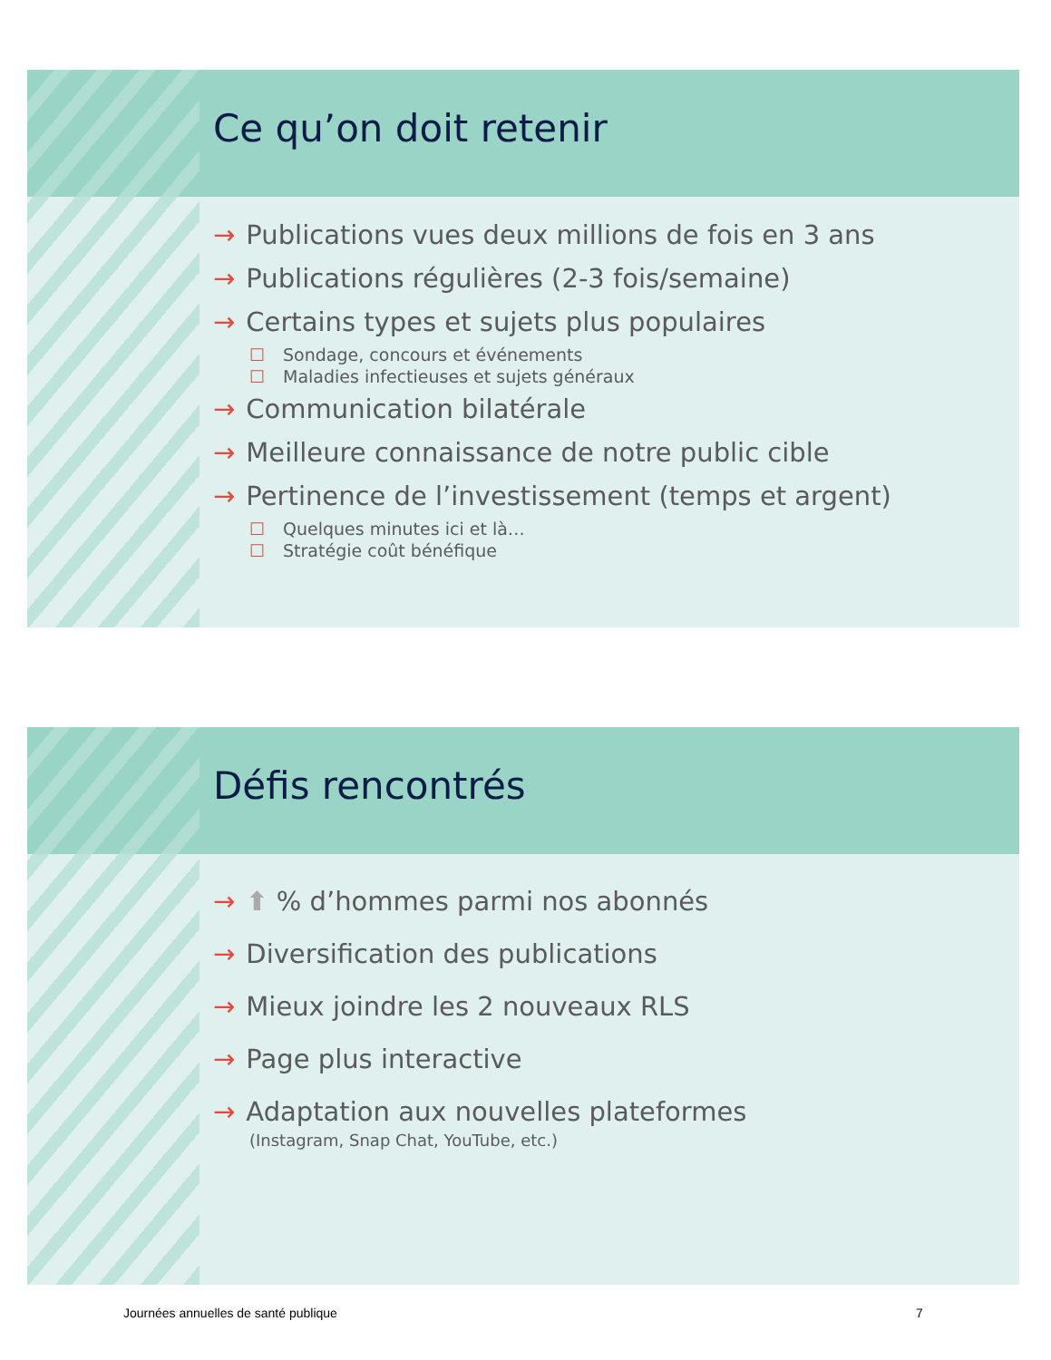Ce qu’on doit retenir
→ Publications vues deux millions de fois en 3 ans
→ Publications régulières (2-3 fois/semaine)
→ Certains types et sujets plus populaires
☐ Sondage, concours et événements
☐ Maladies infectieuses et sujets généraux
→ Communication bilatérale
→ Meilleure connaissance de notre public cible
→ Pertinence de l’investissement (temps et argent)
☐ Quelques minutes ici et là…
☐ Stratégie coût bénéfique
Défis rencontrés
→ ⬆ % d’hommes parmi nos abonnés
→ Diversification des publications
→ Mieux joindre les 2 nouveaux RLS
→ Page plus interactive
→ Adaptation aux nouvelles plateformes
(Instagram, Snap Chat, YouTube, etc.)
Journées annuelles de santé publique
7